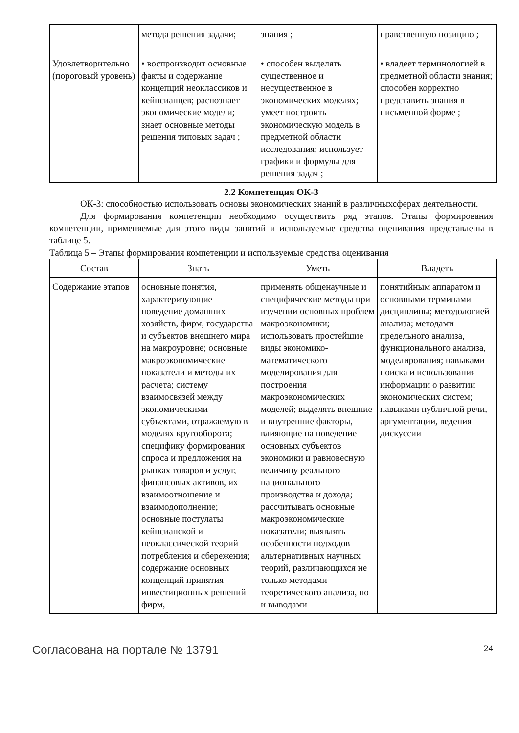| | метода решения задачи; | знания ; | нравственную позицию ; |
| Удовлетворительно (пороговый уровень) | • воспроизводит основные факты и содержание концепций неоклассиков и кейнсианцев; распознает экономические модели; знает основные методы решения типовых задач ; | • способен выделять существенное и несущественное в экономических моделях; умеет построить экономическую модель в предметной области исследования; использует графики и формулы для решения задач ; | • владеет терминологией в предметной области знания; способен корректно представить знания в письменной форме ; |
2.2 Компетенция ОК-3
ОК-3: способностью использовать основы экономических знаний в различныхсферах деятельности.
Для формирования компетенции необходимо осуществить ряд этапов. Этапы формирования компетенции, применяемые для этого виды занятий и используемые средства оценивания представлены в таблице 5.
Таблица 5 – Этапы формирования компетенции и используемые средства оценивания
| Состав | Знать | Уметь | Владеть |
| --- | --- | --- | --- |
| Содержание этапов | основные понятия, характеризующие поведение домашних хозяйств, фирм, государства и субъектов внешнего мира на макроуровне; основные макроэкономические показатели и методы их расчета; систему взаимосвязей между экономическими субъектами, отражаемую в моделях кругооборота; специфику формирования спроса и предложения на рынках товаров и услуг, финансовых активов, их взаимоотношение и взаимодополнение; основные постулаты кейнсианской и неоклассической теорий потребления и сбережения; содержание основных концепций принятия инвестиционных решений фирм, | применять общенаучные и специфические методы при изучении основных проблем макроэкономики; использовать простейшие виды экономико-математического моделирования для построения макроэкономических моделей; выделять внешние и внутренние факторы, влияющие на поведение основных субъектов экономики и равновесную величину реального национального производства и дохода; рассчитывать основные макроэкономические показатели; выявлять особенности подходов альтернативных научных теорий, различающихся не только методами теоретического анализа, но и выводами | понятийным аппаратом и основными терминами дисциплины; методологией анализа; методами предельного анализа, функционального анализа, моделирования; навыками поиска и использования информации о развитии экономических систем; навыками публичной речи, аргументации, ведения дискуссии |
Согласована на портале № 13791 24